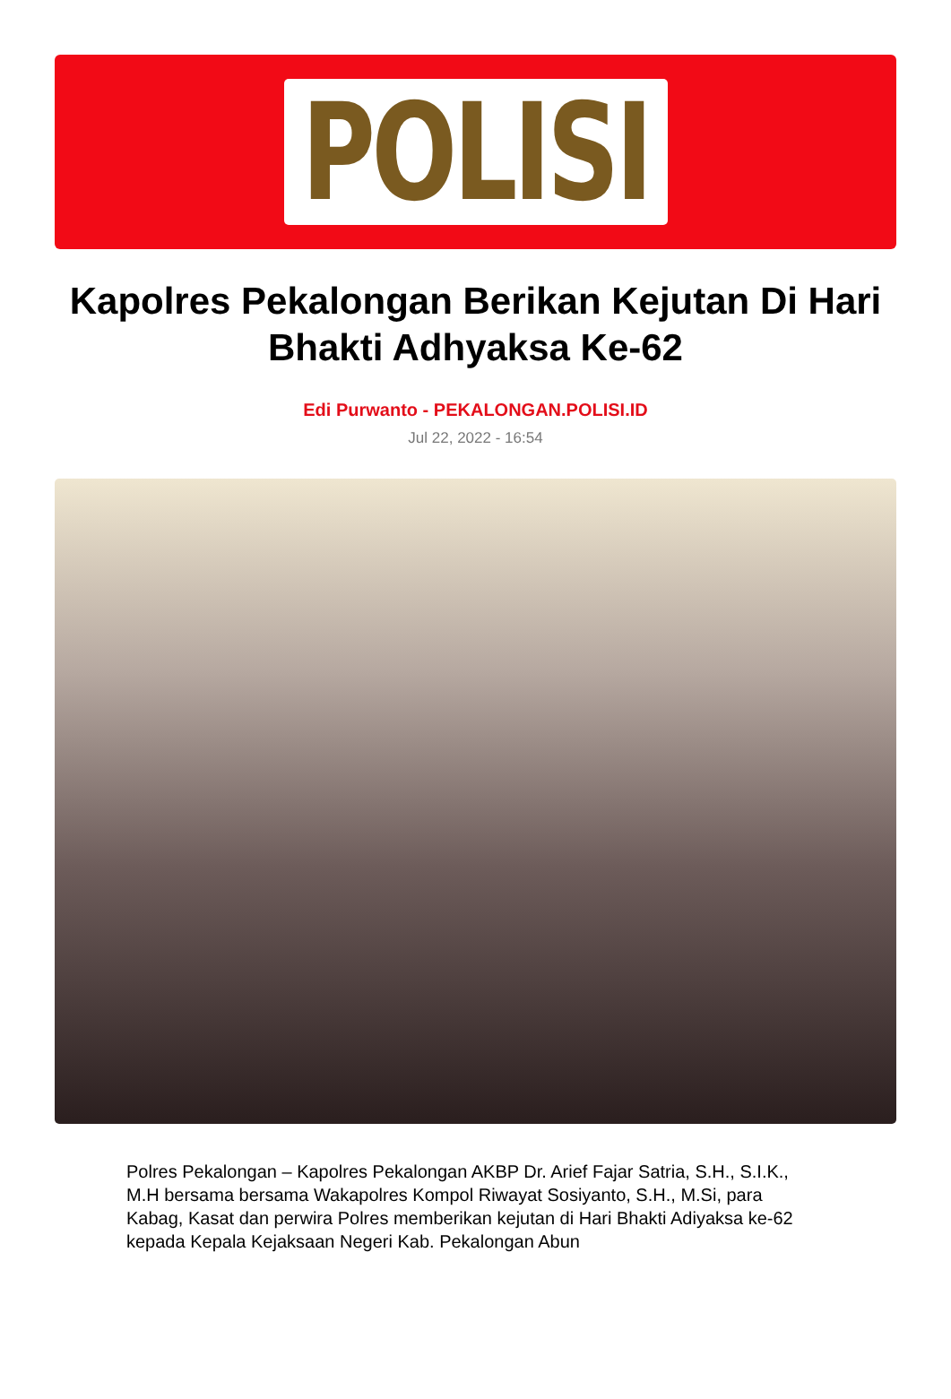POLISI
Kapolres Pekalongan Berikan Kejutan Di Hari Bhakti Adhyaksa Ke-62
Edi Purwanto - PEKALONGAN.POLISI.ID
Jul 22, 2022 - 16:54
Polres Pekalongan – Kapolres Pekalongan AKBP Dr. Arief Fajar Satria, S.H., S.I.K., M.H bersama bersama Wakapolres Kompol Riwayat Sosiyanto, S.H., M.Si, para Kabag, Kasat dan perwira Polres memberikan kejutan di Hari Bhakti Adiyaksa ke-62 kepada Kepala Kejaksaan Negeri Kab. Pekalongan Abun